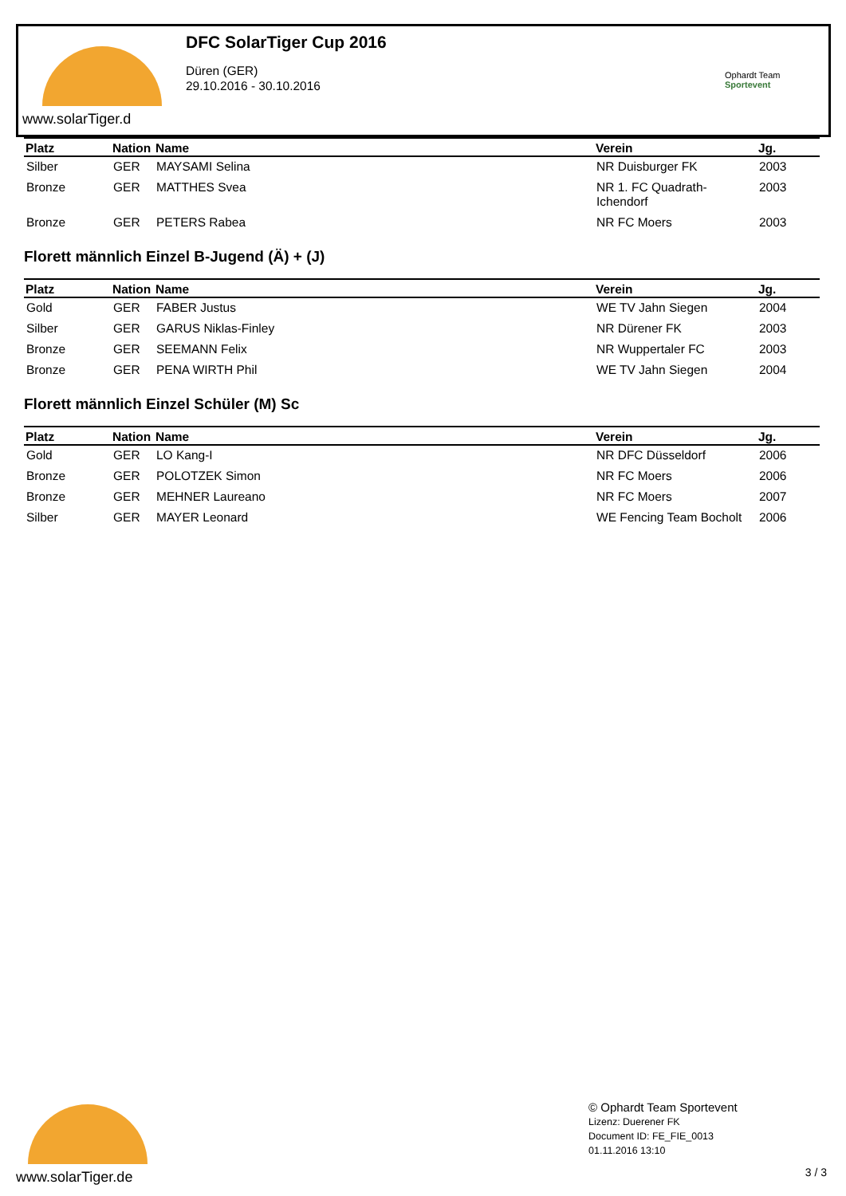www.solarTiger.d
DFC SolarTiger Cup 2016
Düren (GER)
29.10.2016 - 30.10.2016
Ophardt Team
Sportevent
| Platz | Nation | Name | Verein | Jg. |
| --- | --- | --- | --- | --- |
| Silber | GER | MAYSAMI Selina | NR Duisburger FK | 2003 |
| Bronze | GER | MATTHES Svea | NR 1. FC Quadrath-Ichendorf | 2003 |
| Bronze | GER | PETERS Rabea | NR FC Moers | 2003 |
Florett männlich Einzel B-Jugend (Ä) + (J)
| Platz | Nation | Name | Verein | Jg. |
| --- | --- | --- | --- | --- |
| Gold | GER | FABER Justus | WE TV Jahn Siegen | 2004 |
| Silber | GER | GARUS Niklas-Finley | NR Dürener FK | 2003 |
| Bronze | GER | SEEMANN Felix | NR Wuppertaler FC | 2003 |
| Bronze | GER | PENA WIRTH Phil | WE TV Jahn Siegen | 2004 |
Florett männlich Einzel Schüler (M) Sc
| Platz | Nation | Name | Verein | Jg. |
| --- | --- | --- | --- | --- |
| Gold | GER | LO Kang-I | NR DFC Düsseldorf | 2006 |
| Bronze | GER | POLOTZEK Simon | NR FC Moers | 2006 |
| Bronze | GER | MEHNER Laureano | NR FC Moers | 2007 |
| Silber | GER | MAYER Leonard | WE Fencing Team Bocholt | 2006 |
www.solarTiger.de
© Ophardt Team Sportevent
Lizenz: Duerener FK
Document ID: FE_FIE_0013
01.11.2016 13:10
3 / 3